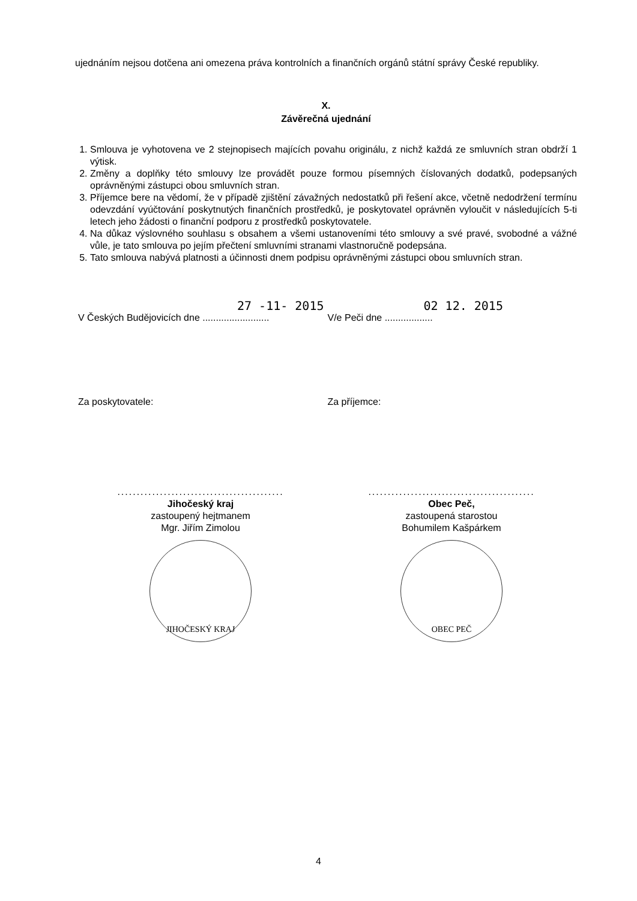ujednáním nejsou dotčena ani omezena práva kontrolních a finančních orgánů státní správy České republiky.
X.
Závěrečná ujednání
1. Smlouva je vyhotovena ve 2 stejnopisech majících povahu originálu, z nichž každá ze smluvních stran obdrží 1 výtisk.
2. Změny a doplňky této smlouvy lze provádět pouze formou písemných číslovaných dodatků, podepsaných oprávněnými zástupci obou smluvních stran.
3. Příjemce bere na vědomí, že v případě zjištění závažných nedostatků při řešení akce, včetně nedodržení termínu odevzdání vyúčtování poskytnutých finančních prostředků, je poskytovatel oprávněn vyloučit v následujících 5-ti letech jeho žádosti o finanční podporu z prostředků poskytovatele.
4. Na důkaz výslovného souhlasu s obsahem a všemi ustanoveními této smlouvy a své pravé, svobodné a vážné vůle, je tato smlouva po jejím přečtení smluvními stranami vlastnoručně podepsána.
5. Tato smlouva nabývá platnosti a účinnosti dnem podpisu oprávněnými zástupci obou smluvních stran.
27 -11- 2015
V Českých Budějovicích dne .........................
02 12. 2015
V/e Peči dne ..................
Za poskytovatele: Za příjemce:
...........................................
Jihočeský kraj
zastoupený hejtmanem
Mgr. Jiřím Zimolou
JIHOČESKÝ KRAJ
...........................................
Obec Peč,
zastoupená starostou
Bohumilem Kašpárkem
OBEC PEČ
4